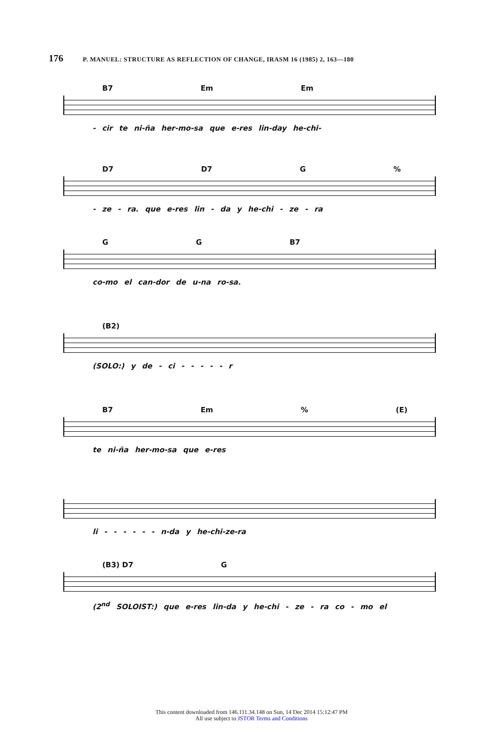176 P. MANUEL: STRUCTURE AS REFLECTION OF CHANGE, IRASM 16 (1985) 2, 163—180
B7 Em Em
- cir te ni-ña her-mo-sa que e-res lin-day he-chi-
D7 D7 G%
- ze - ra. que e-res lin - da y he-chi - ze - ra
G G B7
co-mo el can-dor de u-na ro-sa.
(B2)
(SOLO:) y de - ci - - - - - r
B7 Em% (E)
te ni-ña her-mo-sa que e-res
li - - - - - - n-da y he-chi-ze-ra
(B3) D7 G
(2<sup>nd</sup> SOLOIST:) que e-res lin-da y he-chi - ze - ra co - mo el
This content downloaded from 146.111.34.148 on Sun, 14 Dec 2014 15:12:47 PM
All use subject to JSTOR Terms and Conditions